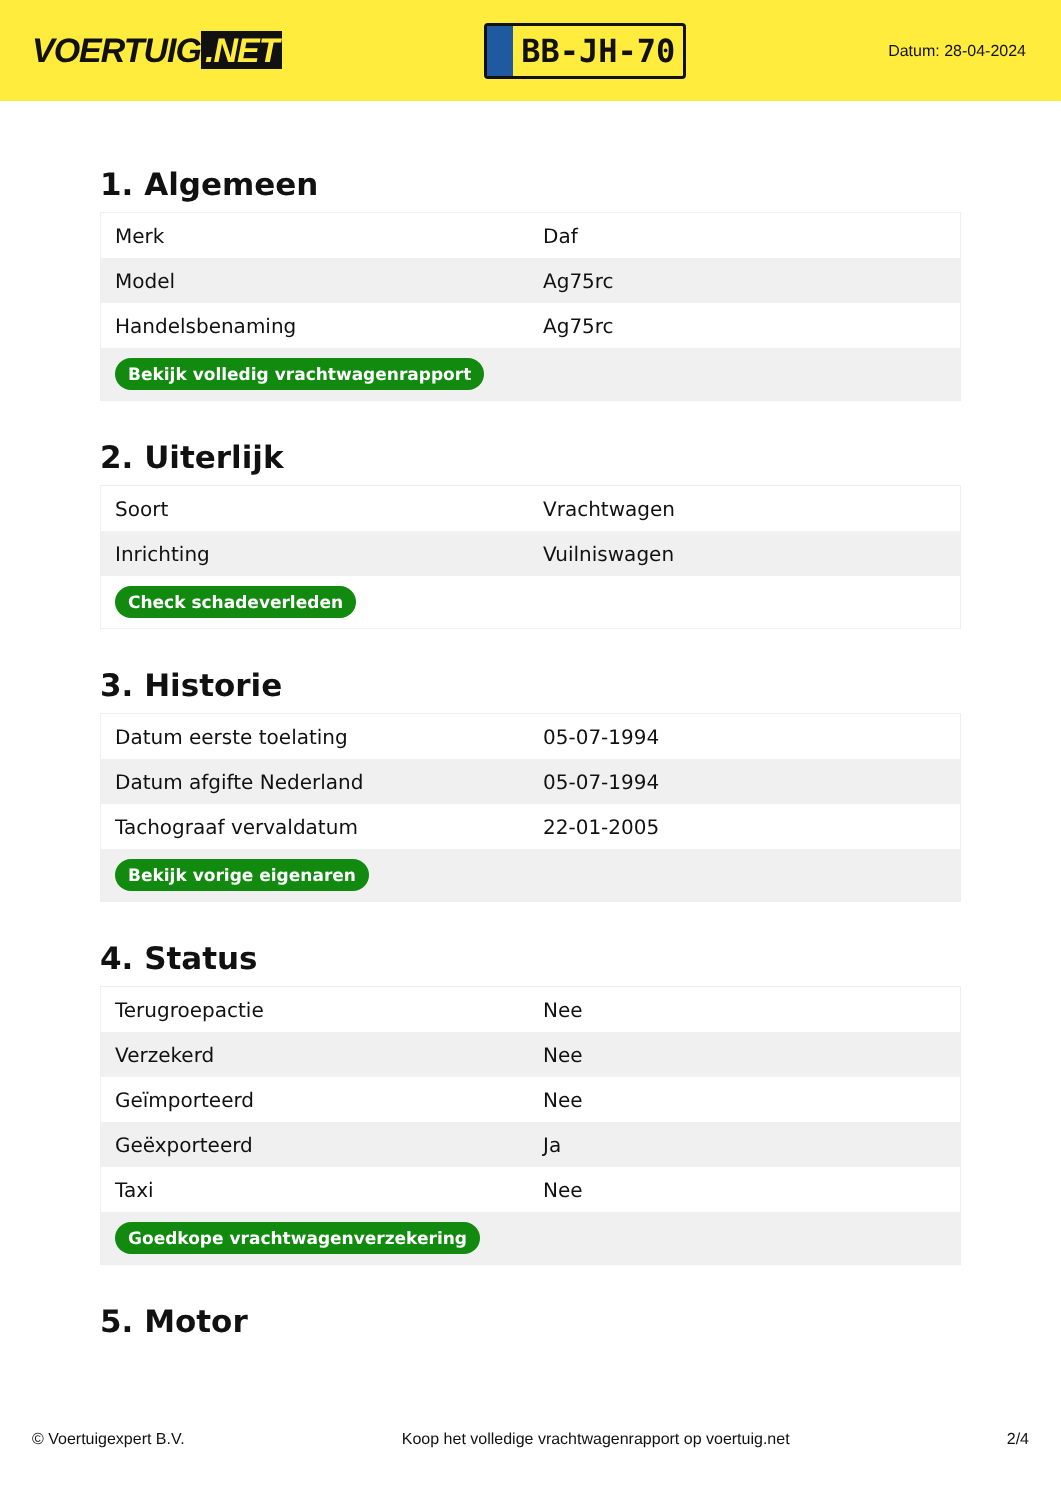VOERTUIG.NET
BB-JH-70
Datum: 28-04-2024
1. Algemeen
| Merk | Daf |
| Model | Ag75rc |
| Handelsbenaming | Ag75rc |
| Bekijk volledig vrachtwagenrapport | |
2. Uiterlijk
| Soort | Vrachtwagen |
| Inrichting | Vuilniswagen |
| Check schadeverleden | |
3. Historie
| Datum eerste toelating | 05-07-1994 |
| Datum afgifte Nederland | 05-07-1994 |
| Tachograaf vervaldatum | 22-01-2005 |
| Bekijk vorige eigenaren | |
4. Status
| Terugroepactie | Nee |
| Verzekerd | Nee |
| Geïmporteerd | Nee |
| Geëxporteerd | Ja |
| Taxi | Nee |
| Goedkope vrachtwagenverzekering | |
5. Motor
© Voertuigexpert B.V. Koop het volledige vrachtwagenrapport op voertuig.net 2/4